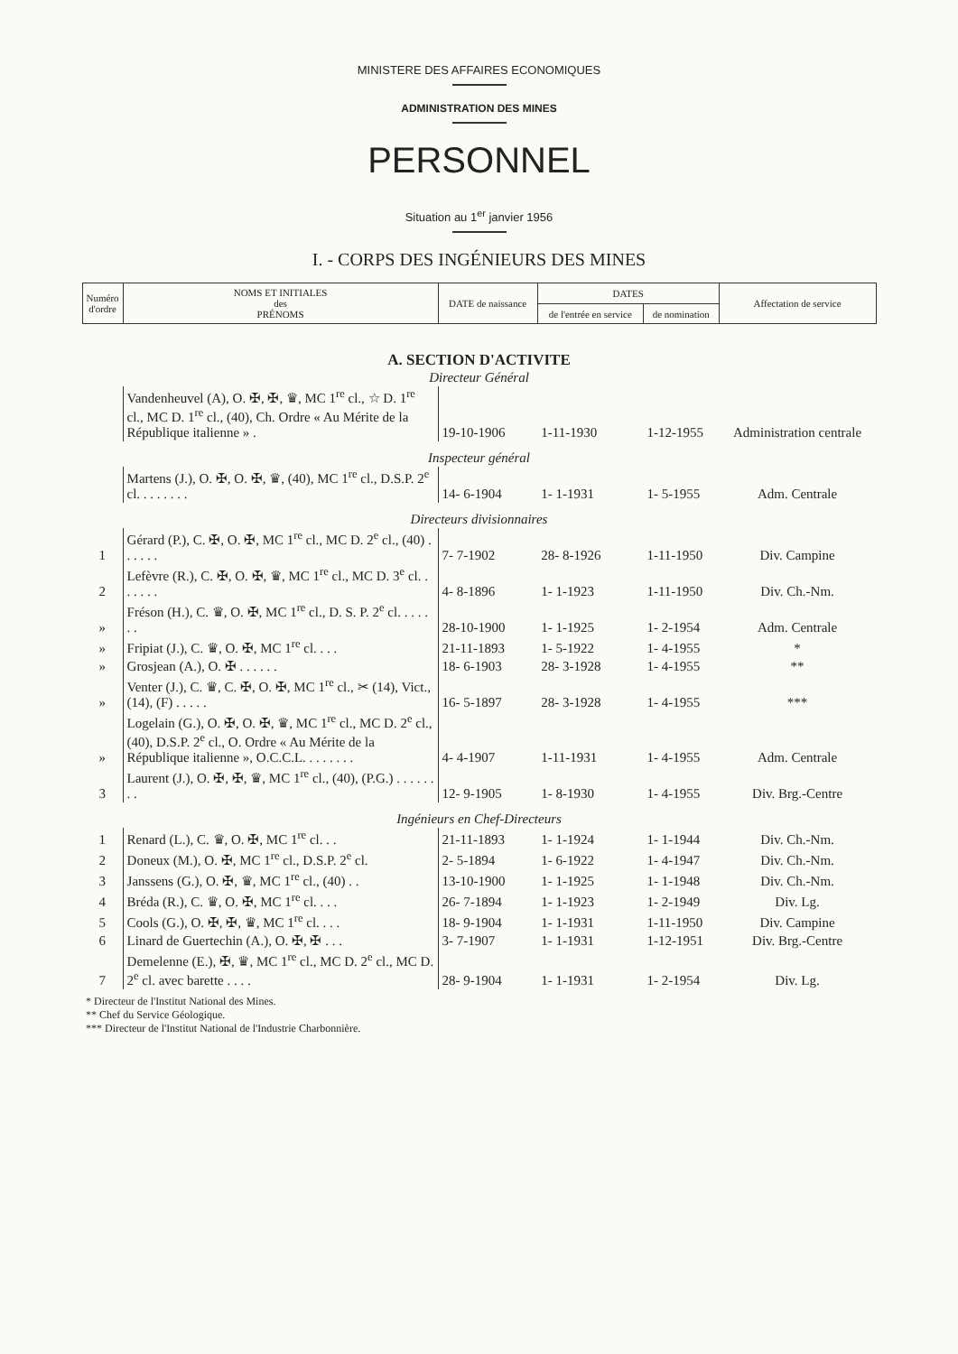MINISTERE DES AFFAIRES ECONOMIQUES
ADMINISTRATION DES MINES
PERSONNEL
Situation au 1<sup>er</sup> janvier 1956
I. - CORPS DES INGÉNIEURS DES MINES
| Numéro d'ordre | NOMS ET INITIALES des PRÉNOMS | DATE de naissance | DATES | | Affectation de service |
| --- | --- | --- | --- | --- | --- |
| | | | de l'entrée en service | de nomination | |
| A. SECTION D'ACTIVITE | | | | | |
| Directeur Général | | | | | |
| | Vandenheuvel (A), O. ✠, ✠, ♛, MC 1<sup>re</sup> cl., ☆ D. 1<sup>re</sup> cl., MC D. 1<sup>re</sup> cl., (40), Ch. Ordre « Au Mérite de la République italienne » . | 19-10-1906 | 1-11-1930 | 1-12-1955 | Administration centrale |
| Inspecteur général | | | | | |
| | Martens (J.), O. ✠, O. ✠, ♛, (40), MC 1<sup>re</sup> cl., D.S.P. 2<sup>e</sup> cl. . . . . . . . | 14- 6-1904 | 1- 1-1931 | 1- 5-1955 | Adm. Centrale |
| Directeurs divisionnaires | | | | | |
| 1 | Gérard (P.), C. ✠, O. ✠, MC 1<sup>re</sup> cl., MC D. 2<sup>e</sup> cl., (40) . . . . . . | 7- 7-1902 | 28- 8-1926 | 1-11-1950 | Div. Campine |
| 2 | Lefèvre (R.), C. ✠, O. ✠, ♛, MC 1<sup>re</sup> cl., MC D. 3<sup>e</sup> cl. . . . . . . | 4- 8-1896 | 1- 1-1923 | 1-11-1950 | Div. Ch.-Nm. |
| » | Fréson (H.), C. ♛, O. ✠, MC 1<sup>re</sup> cl., D. S. P. 2<sup>e</sup> cl. . . . . . . | 28-10-1900 | 1- 1-1925 | 1- 2-1954 | Adm. Centrale |
| » | Fripiat (J.), C. ♛, O. ✠, MC 1<sup>re</sup> cl. . . . | 21-11-1893 | 1- 5-1922 | 1- 4-1955 | * |
| » | Grosjean (A.), O. ✠ . . . . . . | 18- 6-1903 | 28- 3-1928 | 1- 4-1955 | ** |
| » | Venter (J.), C. ♛, C. ✠, O. ✠, MC 1<sup>re</sup> cl., ✂ (14), Vict., (14), (F) . . . . . | 16- 5-1897 | 28- 3-1928 | 1- 4-1955 | *** |
| » | Logelain (G.), O. ✠, O. ✠, ♛, MC 1<sup>re</sup> cl., MC D. 2<sup>e</sup> cl., (40), D.S.P. 2<sup>e</sup> cl., O. Ordre « Au Mérite de la République italienne », O.C.C.L. . . . . . . . | 4- 4-1907 | 1-11-1931 | 1- 4-1955 | Adm. Centrale |
| 3 | Laurent (J.), O. ✠, ✠, ♛, MC 1<sup>re</sup> cl., (40), (P.G.) . . . . . . . . | 12- 9-1905 | 1- 8-1930 | 1- 4-1955 | Div. Brg.-Centre |
| Ingénieurs en Chef-Directeurs | | | | | |
| 1 | Renard (L.), C. ♛, O. ✠, MC 1<sup>re</sup> cl. . . | 21-11-1893 | 1- 1-1924 | 1- 1-1944 | Div. Ch.-Nm. |
| 2 | Doneux (M.), O. ✠, MC 1<sup>re</sup> cl., D.S.P. 2<sup>e</sup> cl. | 2- 5-1894 | 1- 6-1922 | 1- 4-1947 | Div. Ch.-Nm. |
| 3 | Janssens (G.), O. ✠, ♛, MC 1<sup>re</sup> cl., (40) . . | 13-10-1900 | 1- 1-1925 | 1- 1-1948 | Div. Ch.-Nm. |
| 4 | Bréda (R.), C. ♛, O. ✠, MC 1<sup>re</sup> cl. . . . | 26- 7-1894 | 1- 1-1923 | 1- 2-1949 | Div. Lg. |
| 5 | Cools (G.), O. ✠, ✠, ♛, MC 1<sup>re</sup> cl. . . . | 18- 9-1904 | 1- 1-1931 | 1-11-1950 | Div. Campine |
| 6 | Linard de Guertechin (A.), O. ✠, ✠ . . . | 3- 7-1907 | 1- 1-1931 | 1-12-1951 | Div. Brg.-Centre |
| 7 | Demelenne (E.), ✠, ♛, MC 1<sup>re</sup> cl., MC D. 2<sup>e</sup> cl., MC D. 2<sup>e</sup> cl. avec barette . . . . | 28- 9-1904 | 1- 1-1931 | 1- 2-1954 | Div. Lg. |
* Directeur de l'Institut National des Mines.
** Chef du Service Géologique.
*** Directeur de l'Institut National de l'Industrie Charbonnière.